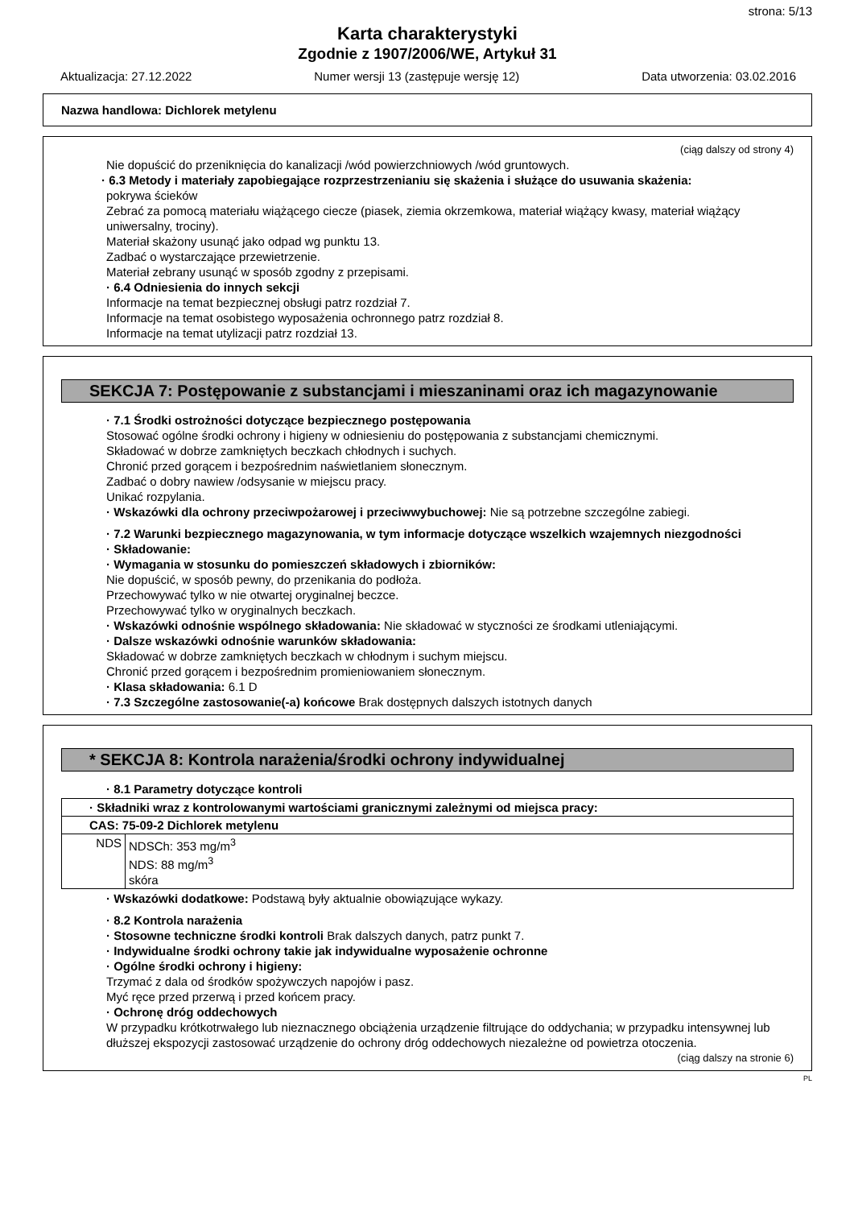strona: 5/13
Karta charakterystyki
Zgodnie z 1907/2006/WE, Artykuł 31
Aktualizacja: 27.12.2022 Numer wersji 13 (zastępuje wersję 12) Data utworzenia: 03.02.2016
Nazwa handlowa: Dichlorek metylenu
(ciąg dalszy od strony 4)
Nie dopuścić do przeniknięcia do kanalizacji /wód powierzchniowych /wód gruntowych.
· 6.3 Metody i materiały zapobiegające rozprzestrzenianiu się skażenia i służące do usuwania skażenia:
pokrywa ścieków
Zebrać za pomocą materiału wiążącego ciecze (piasek, ziemia okrzemkowa, materiał wiążący kwasy, materiał wiążący uniwersalny, trociny).
Materiał skażony usunąć jako odpad wg punktu 13.
Zadbać o wystarczające przewietrzenie.
Materiał zebrany usunąć w sposób zgodny z przepisami.
· 6.4 Odniesienia do innych sekcji
Informacje na temat bezpiecznej obsługi patrz rozdział 7.
Informacje na temat osobistego wyposażenia ochronnego patrz rozdział 8.
Informacje na temat utylizacji patrz rozdział 13.
SEKCJA 7: Postępowanie z substancjami i mieszaninami oraz ich magazynowanie
· 7.1 Środki ostrożności dotyczące bezpiecznego postępowania
Stosować ogólne środki ochrony i higieny w odniesieniu do postępowania z substancjami chemicznymi.
Składować w dobrze zamkniętych beczkach chłodnych i suchych.
Chronić przed gorącem i bezpośrednim naświetlaniem słonecznym.
Zadbać o dobry nawiew /odsysanie w miejscu pracy.
Unikać rozpylania.
· Wskazówki dla ochrony przeciwpożarowej i przeciwwybuchowej: Nie są potrzebne szczególne zabiegi.
· 7.2 Warunki bezpiecznego magazynowania, w tym informacje dotyczące wszelkich wzajemnych niezgodności
· Składowanie:
· Wymagania w stosunku do pomieszczeń składowych i zbiorników:
Nie dopuścić, w sposób pewny, do przenikania do podłoża.
Przechowywać tylko w nie otwartej oryginalnej beczce.
Przechowywać tylko w oryginalnych beczkach.
· Wskazówki odnośnie wspólnego składowania: Nie składować w styczności ze środkami utleniającymi.
· Dalsze wskazówki odnośnie warunków składowania:
Składować w dobrze zamkniętych beczkach w chłodnym i suchym miejscu.
Chronić przed gorącem i bezpośrednim promieniowaniem słonecznym.
· Klasa składowania: 6.1 D
· 7.3 Szczególne zastosowanie(-a) końcowe Brak dostępnych dalszych istotnych danych
* SEKCJA 8: Kontrola narażenia/środki ochrony indywidualnej
· 8.1 Parametry dotyczące kontroli
| · Składniki wraz z kontrolowanymi wartościami granicznymi zależnymi od miejsca pracy: | |
| CAS: 75-09-2 Dichlorek metylenu | |
| NDS | NDSCh: 353 mg/m<sup>3</sup> NDS: 88 mg/m<sup>3</sup> skóra |
· Wskazówki dodatkowe: Podstawą były aktualnie obowiązujące wykazy.
· 8.2 Kontrola narażenia
· Stosowne techniczne środki kontroli Brak dalszych danych, patrz punkt 7.
· Indywidualne środki ochrony takie jak indywidualne wyposażenie ochronne
· Ogólne środki ochrony i higieny:
Trzymać z dala od środków spożywczych napojów i pasz.
Myć ręce przed przerwą i przed końcem pracy.
· Ochronę dróg oddechowych
W przypadku krótkotrwałego lub nieznacznego obciążenia urządzenie filtrujące do oddychania; w przypadku intensywnej lub dłuższej ekspozycji zastosować urządzenie do ochrony dróg oddechowych niezależne od powietrza otoczenia.
(ciąg dalszy na stronie 6)
PL